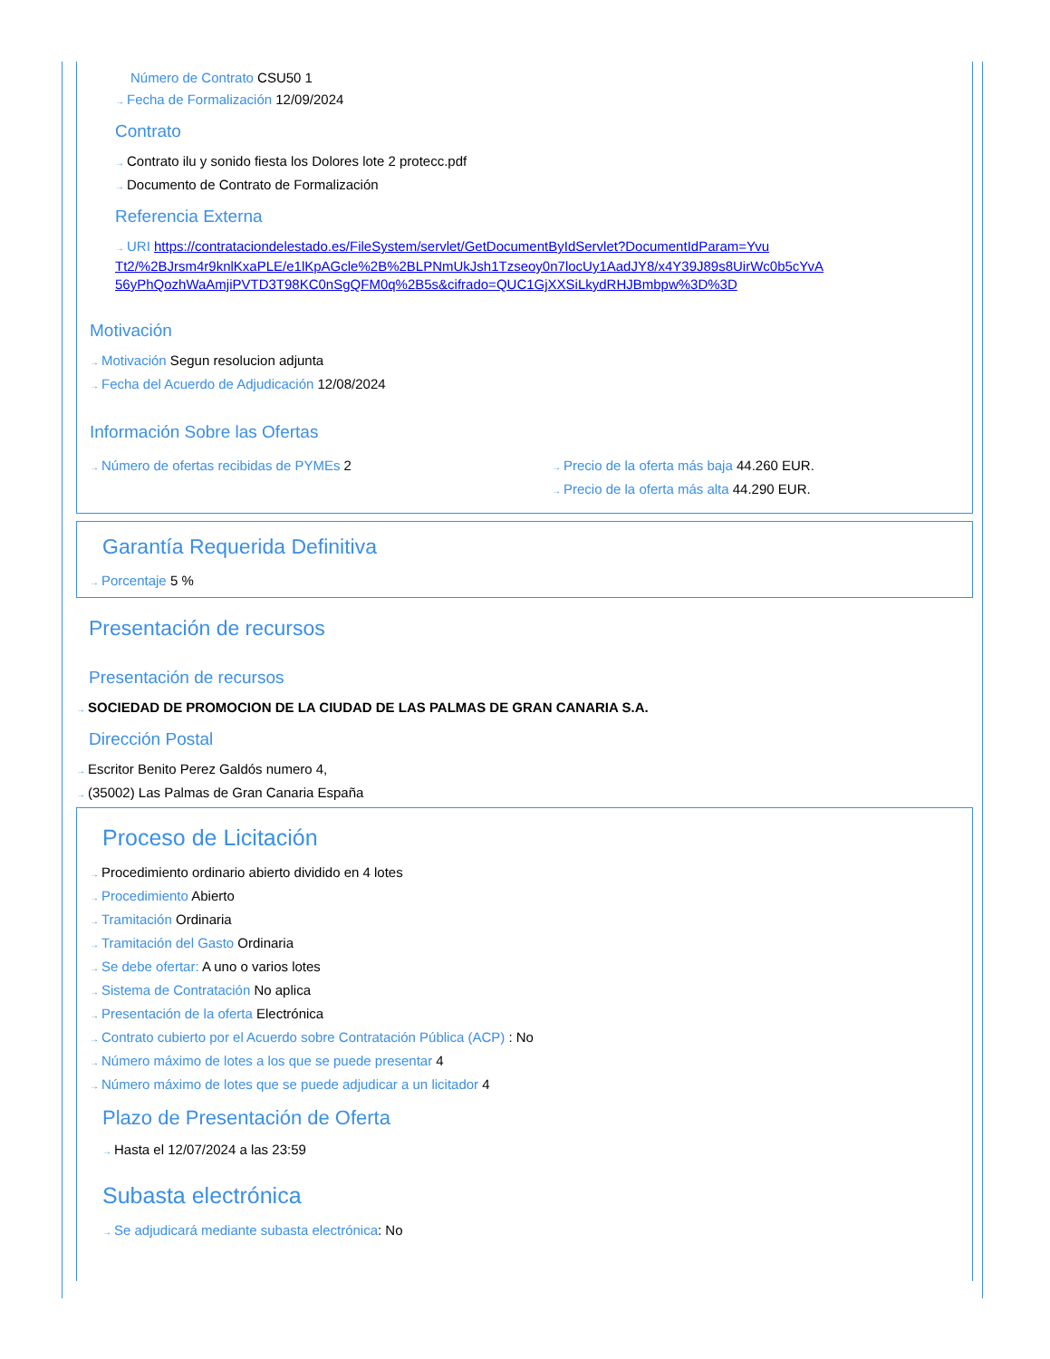Número de Contrato CSU50 1
→ Fecha de Formalización 12/09/2024
Contrato
→ Contrato ilu y sonido fiesta los Dolores lote 2 protecc.pdf
→ Documento de Contrato de Formalización
Referencia Externa
→ URI https://contrataciondelestado.es/FileSystem/servlet/GetDocumentByIdServlet?DocumentIdParam=Yvu Tt2/%2BJrsm4r9knlKxaPLE/e1lKpAGcle%2B%2BLPNmUkJsh1Tzseoy0n7locUy1AadJY8/x4Y39J89s8UirWc0b5cYvA 56yPhQozhWaAmjiPVTD3T98KC0nSgQFM0q%2B5s&cifrado=QUC1GjXXSiLkydRHJBmbpw%3D%3D
Motivación
→ Motivación Segun resolucion adjunta
→ Fecha del Acuerdo de Adjudicación 12/08/2024
Información Sobre las Ofertas
→ Número de ofertas recibidas de PYMEs 2
→ Precio de la oferta más baja 44.260 EUR.
→ Precio de la oferta más alta 44.290 EUR.
Garantía Requerida Definitiva
→ Porcentaje 5 %
Presentación de recursos
Presentación de recursos
→ SOCIEDAD DE PROMOCION DE LA CIUDAD DE LAS PALMAS DE GRAN CANARIA S.A.
Dirección Postal
→ Escritor Benito Perez Galdós numero 4,
→ (35002) Las Palmas de Gran Canaria España
Proceso de Licitación
→ Procedimiento ordinario abierto dividido en 4 lotes
→ Procedimiento Abierto
→ Tramitación Ordinaria
→ Tramitación del Gasto Ordinaria
→ Se debe ofertar: A uno o varios lotes
→ Sistema de Contratación No aplica
→ Presentación de la oferta Electrónica
→ Contrato cubierto por el Acuerdo sobre Contratación Pública (ACP) : No
→ Número máximo de lotes a los que se puede presentar 4
→ Número máximo de lotes que se puede adjudicar a un licitador 4
Plazo de Presentación de Oferta
→ Hasta el 12/07/2024 a las 23:59
Subasta electrónica
→ Se adjudicará mediante subasta electrónica: No